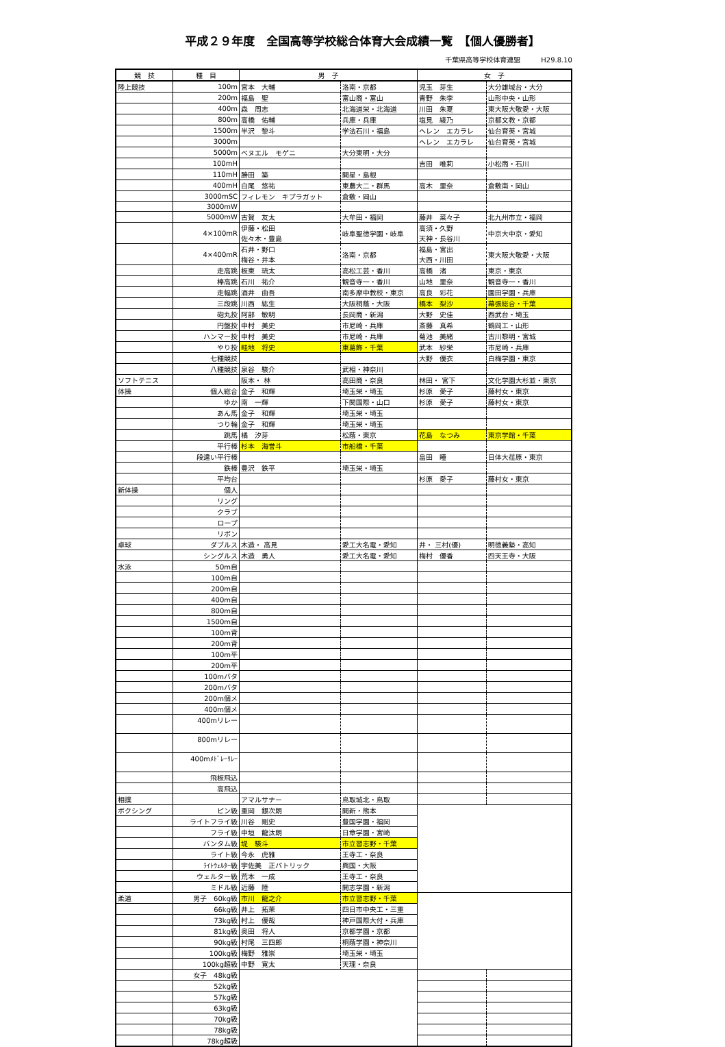平成２９年度　全国高等学校総合体育大会成績一覧　【個人優勝者】
千葉県高等学校体育連盟　　　H29.8.10
| 競 技 | 種 目 | 男 子 | | 女 子 | |
| --- | --- | --- | --- | --- | --- |
| 陸上競技 | 100m | 宮本 大輔 | 洛南・京都 | 児玉 芽生 | 大分雄城台・大分 |
| | 200m | 福島 聖 | 富山商・富山 | 青野 朱李 | 山形中央・山形 |
| | 400m | 森 周志 | 北海道栄・北海道 | 川田 朱夏 | 東大阪大敬愛・大阪 |
| | 800m | 高橋 佑輔 | 兵庫・兵庫 | 塩見 綾乃 | 京都文教・京都 |
| | 1500m | 半沢 黎斗 | 学法石川・福島 | ヘレン エカラレ | 仙台育英・宮城 |
| | 3000m | | | ヘレン エカラレ | 仙台育英・宮城 |
| | 5000m | ベヌエル モゲニ | 大分東明・大分 | | |
| | 100mH | | | 吉田 唯莉 | 小松商・石川 |
| | 110mH | 勝田 築 | 開星・島根 | | |
| | 400mH | 白尾 悠祐 | 東農大二・群馬 | 高木 里奈 | 倉敷南・岡山 |
| | 3000mSC | フィレモン キプラガット | 倉敷・岡山 | | |
| | 3000mW | | | | |
| | 5000mW | 古賀 友太 | 大牟田・福岡 | 藤井 菜々子 | 北九州市立・福岡 |
| | 4×100mR | 伊藤・松田 佐々木・豊島 | 岐阜聖徳学園・岐阜 | 高須・久野 天神・長谷川 | 中京大中京・愛知 |
| | 4×400mR | 石井・野口 梅谷・井本 | 洛南・京都 | 福島・宮出 大西・川田 | 東大阪大敬愛・大阪 |
| | 走高跳 | 板東 琉太 | 高松工芸・香川 | 高橋 渚 | 東京・東京 |
| | 棒高跳 | 石川 祐介 | 観音寺一・香川 | 山地 里奈 | 観音寺一・香川 |
| | 走幅跳 | 酒井 由吾 | 南多摩中教校・東京 | 高良 彩花 | 園田学園・兵庫 |
| | 三段跳 | 川西 紘生 | 大阪桐蔭・大阪 | 橋本 梨沙 | 幕張総合・千葉 |
| | 砲丸投 | 阿部 敏明 | 長岡商・新潟 | 大野 史佳 | 西武台・埼玉 |
| | 円盤投 | 中村 美史 | 市尼崎・兵庫 | 斎藤 真希 | 鶴岡工・山形 |
| | ハンマー投 | 中村 美史 | 市尼崎・兵庫 | 菊池 美緒 | 古川黎明・宮城 |
| | やり投 | 畦地 将史 | 東葛飾・千葉 | 武本 紗栄 | 市尼崎・兵庫 |
| | 七種競技 | | | 大野 優衣 | 白梅学園・東京 |
| | 八種競技 | 泉谷 駿介 | 武相・神奈川 | | |
| ソフトテニス | | 阪本・ 林 | 高田商・奈良 | 林田・ 宮下 | 文化学園大杉並・東京 |
| 体操 | 個人総合 | 金子 和輝 | 埼玉栄・埼玉 | 杉原 愛子 | 藤村女・東京 |
| | ゆか | 南 一輝 | 下関国際・山口 | 杉原 愛子 | 藤村女・東京 |
| | あん馬 | 金子 和輝 | 埼玉栄・埼玉 | | |
| | つり輪 | 金子 和輝 | 埼玉栄・埼玉 | | |
| | 跳馬 | 橘 汐芽 | 松蔭・東京 | 花島 なつみ | 東京学館・千葉 |
| | 平行棒 | 杉本 海誉斗 | 市船橋・千葉 | | |
| | 段違い平行棒 | | | 畠田 瞳 | 日体大荏原・東京 |
| | 鉄棒 | 豊沢 鉄平 | 埼玉栄・埼玉 | | |
| | 平均台 | | | 杉原 愛子 | 藤村女・東京 |
| 新体操 | 個人 | | | | |
| | リング | | | | |
| | クラブ | | | | |
| | ロープ | | | | |
| | リボン | | | | |
| 卓球 | ダブルス | 木造・ 高見 | 愛工大名電・愛知 | 井・ 三村(優) | 明徳義塾・高知 |
| | シングルス | 木造 勇人 | 愛工大名電・愛知 | 梅村 優香 | 四天王寺・大阪 |
| 水泳 | 50m自 | | | | |
| | 100m自 | | | | |
| | 200m自 | | | | |
| | 400m自 | | | | |
| | 800m自 | | | | |
| | 1500m自 | | | | |
| | 100m背 | | | | |
| | 200m背 | | | | |
| | 100m平 | | | | |
| | 200m平 | | | | |
| | 100mバタ | | | | |
| | 200mバタ | | | | |
| | 200m個メ | | | | |
| | 400m個メ | | | | |
| | 400mリレー | | | | |
| | 800mリレー | | | | |
| | 400mﾒﾄﾞﾚｰﾘﾚｰ | | | | |
| | 飛板飛込 | | | | |
| | 高飛込 | | | | |
| 相撲 | | アマルサナー | 鳥取城北・鳥取 | | |
| ボクシング | ピン級 | 重岡 銀次朗 | 開新・熊本 | | |
| | ライトフライ級 | 川谷 剛史 | 豊国学園・福岡 | | |
| | フライ級 | 中垣 龍汰朗 | 日章学園・宮崎 | | |
| | バンタム級 | 堤 駿斗 | 市立習志野・千葉 | | |
| | ライト級 | 今永 虎雅 | 王寺工・奈良 | | |
| | ﾗｲﾄｳｪﾙﾀｰ級 | 宇佐美 正パトリック | 興国・大阪 | | |
| | ウェルター級 | 荒本 一成 | 王寺工・奈良 | | |
| | ミドル級 | 近藤 陸 | 開志学園・新潟 | | |
| 柔道 | 男子 60kg級 | 市川 龍之介 | 市立習志野・千葉 | | |
| | 66kg級 | 井上 拓茉 | 四日市中央工・三重 | | |
| | 73kg級 | 村上 優哉 | 神戸国際大付・兵庫 | | |
| | 81kg級 | 奥田 将人 | 京都学園・京都 | | |
| | 90kg級 | 村尾 三四郎 | 桐蔭学園・神奈川 | | |
| | 100kg級 | 梅野 雅崇 | 埼玉栄・埼玉 | | |
| | 100kg超級 | 中野 寛太 | 天理・奈良 | | |
| | 女子 48kg級 | | | | |
| | 52kg級 | | | | |
| | 57kg級 | | | | |
| | 63kg級 | | | | |
| | 70kg級 | | | | |
| | 78kg級 | | | | |
| | 78kg超級 | | | | |